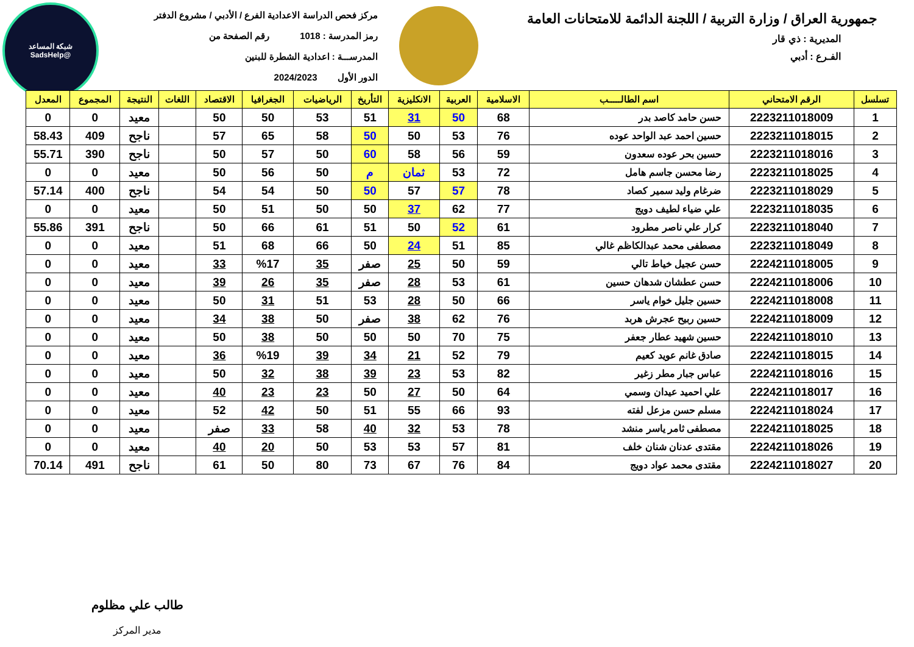جمهورية العراق / وزارة التربية / اللجنة الدائمة للامتحانات العامة
المديرية : ذي قار
الفـرع : أدبي
مركز فحص الدراسة الاعدادية الفرع / الأدبي / مشروع الدفتر
رمز المدرسة : 1018 رقم الصفحة من
المدرســـة : اعدادية الشطرة للبنين
الدور الأول 2024/2023
شبكة المساعد
@SadsHelp
| تسلسل | الرقم الامتحاني | اسم الطالـــــب | الاسلامية | العربية | الانكليزية | التأريخ | الرياضيات | الجغرافيا | الاقتصاد | اللغات | النتيجة | المجموع | المعدل |
| --- | --- | --- | --- | --- | --- | --- | --- | --- | --- | --- | --- | --- | --- |
| 1 | 2223211018009 | حسن حامد كاصد بدر | 68 | 50 | 31 | 51 | 53 | 50 | 50 | | معيد | 0 | 0 |
| 2 | 2223211018015 | حسين احمد عبد الواحد عوده | 76 | 53 | 50 | 50 | 58 | 65 | 57 | | ناجح | 409 | 58.43 |
| 3 | 2223211018016 | حسين بحر عوده سعدون | 59 | 56 | 58 | 60 | 50 | 57 | 50 | | ناجح | 390 | 55.71 |
| 4 | 2223211018025 | رضا محسن جاسم هامل | 72 | 53 | ثمان | م | 50 | 56 | 50 | | معيد | 0 | 0 |
| 5 | 2223211018029 | ضرغام وليد سمير كصاد | 78 | 57 | 57 | 50 | 50 | 54 | 54 | | ناجح | 400 | 57.14 |
| 6 | 2223211018035 | علي ضياء لطيف دويج | 77 | 62 | 37 | 50 | 50 | 51 | 50 | | معيد | 0 | 0 |
| 7 | 2223211018040 | كرار علي ناصر مطرود | 61 | 52 | 50 | 51 | 61 | 66 | 50 | | ناجح | 391 | 55.86 |
| 8 | 2223211018049 | مصطفى محمد عبدالكاظم غالي | 85 | 51 | 24 | 50 | 66 | 68 | 51 | | معيد | 0 | 0 |
| 9 | 2224211018005 | حسن عجيل خياط تالي | 59 | 50 | 25 | صفر | 35 | %17 | 33 | | معيد | 0 | 0 |
| 10 | 2224211018006 | حسن عطشان شدهان حسين | 61 | 53 | 28 | صفر | 35 | 26 | 39 | | معيد | 0 | 0 |
| 11 | 2224211018008 | حسين جليل خوام ياسر | 66 | 50 | 28 | 53 | 51 | 31 | 50 | | معيد | 0 | 0 |
| 12 | 2224211018009 | حسين ربيح عجرش هربد | 76 | 62 | 38 | صفر | 50 | 38 | 34 | | معيد | 0 | 0 |
| 13 | 2224211018010 | حسين شهيد عطار جعفر | 75 | 70 | 50 | 50 | 50 | 38 | 50 | | معيد | 0 | 0 |
| 14 | 2224211018015 | صادق غانم عويد كعيم | 79 | 52 | 21 | 34 | 39 | %19 | 36 | | معيد | 0 | 0 |
| 15 | 2224211018016 | عباس جبار مطر زغير | 82 | 53 | 23 | 39 | 38 | 32 | 50 | | معيد | 0 | 0 |
| 16 | 2224211018017 | علي احميد عيدان وسمي | 64 | 50 | 27 | 50 | 23 | 23 | 40 | | معيد | 0 | 0 |
| 17 | 2224211018024 | مسلم حسن مزعل لفته | 93 | 66 | 55 | 51 | 50 | 42 | 52 | | معيد | 0 | 0 |
| 18 | 2224211018025 | مصطفى ثامر ياسر منشد | 78 | 53 | 32 | 40 | 58 | 33 | صفر | | معيد | 0 | 0 |
| 19 | 2224211018026 | مقتدى عدنان شنان خلف | 81 | 57 | 53 | 53 | 50 | 20 | 40 | | معيد | 0 | 0 |
| 20 | 2224211018027 | مقتدى محمد عواد دويج | 84 | 76 | 67 | 73 | 80 | 50 | 61 | | ناجح | 491 | 70.14 |
طالب علي مظلوم
مدير المركز